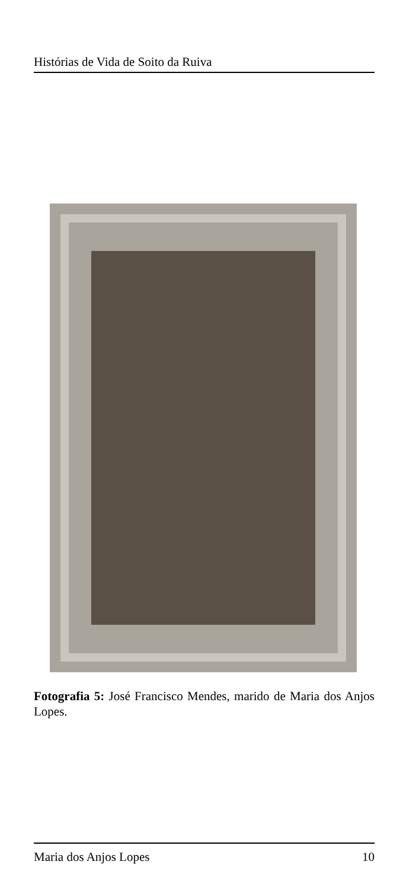Histórias de Vida de Soito da Ruiva
Fotografia 5: José Francisco Mendes, marido de Maria dos Anjos Lopes.
Maria dos Anjos Lopes 10